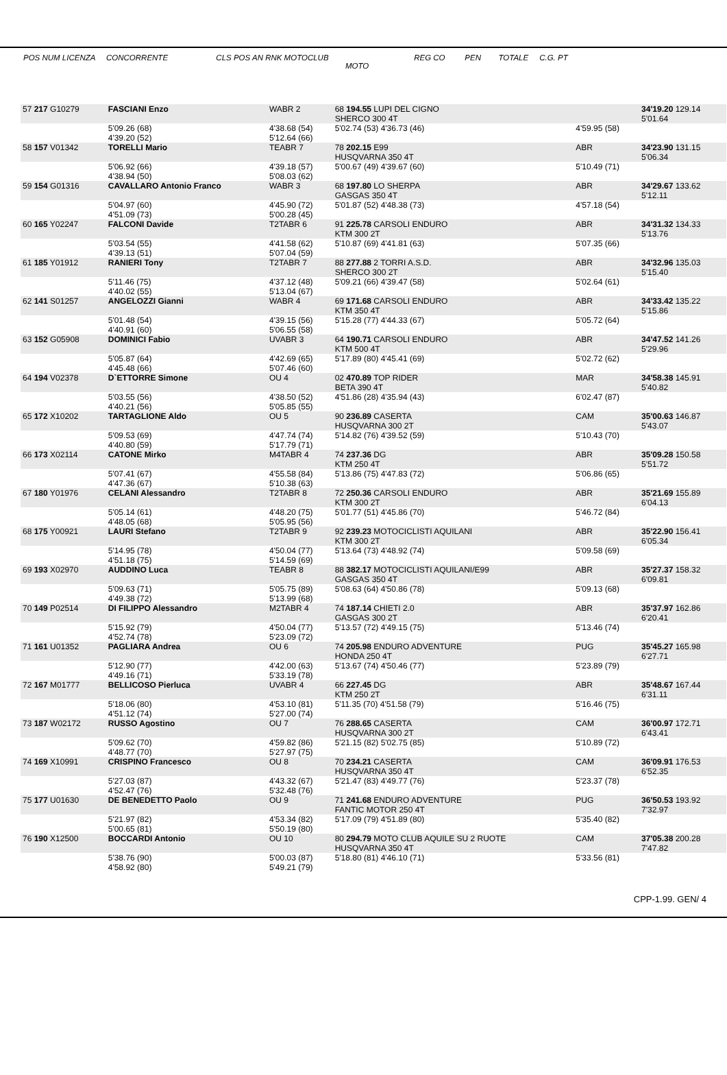POS NUM LICENZA CONCORRENTE CLS POS AN RNK MOTOCLUB REG CO PEN TOTALE C.G. PT
MOTO
| 57 217 G10279 | FASCIANI Enzo | WABR 2 | 68 194.55 LUPI DEL CIGNO SHERCO 300 4T | | 34'19.20 129.14 5'01.64 |
| | 5'09.26 (68) 4'39.20 (52) | 4'38.68 (54) 5'12.64 (66) | 5'02.74 (53) 4'36.73 (46) | 4'59.95 (58) | |
| 58 157 V01342 | TORELLI Mario | TEABR 7 | 78 202.15 E99 HUSQVARNA 350 4T | ABR | 34'23.90 131.15 5'06.34 |
| | 5'06.92 (66) 4'38.94 (50) | 4'39.18 (57) 5'08.03 (62) | 5'00.67 (49) 4'39.67 (60) | 5'10.49 (71) | |
| 59 154 G01316 | CAVALLARO Antonio Franco | WABR 3 | 68 197.80 LO SHERPA GASGAS 350 4T | ABR | 34'29.67 133.62 5'12.11 |
| | 5'04.97 (60) 4'51.09 (73) | 4'45.90 (72) 5'00.28 (45) | 5'01.87 (52) 4'48.38 (73) | 4'57.18 (54) | |
| 60 165 Y02247 | FALCONI Davide | T2TABR 6 | 91 225.78 CARSOLI ENDURO KTM 300 2T | ABR | 34'31.32 134.33 5'13.76 |
| | 5'03.54 (55) 4'39.13 (51) | 4'41.58 (62) 5'07.04 (59) | 5'10.87 (69) 4'41.81 (63) | 5'07.35 (66) | |
| 61 185 Y01912 | RANIERI Tony | T2TABR 7 | 88 277.88 2 TORRI A.S.D. SHERCO 300 2T | ABR | 34'32.96 135.03 5'15.40 |
| | 5'11.46 (75) 4'40.02 (55) | 4'37.12 (48) 5'13.04 (67) | 5'09.21 (66) 4'39.47 (58) | 5'02.64 (61) | |
| 62 141 S01257 | ANGELOZZI Gianni | WABR 4 | 69 171.68 CARSOLI ENDURO KTM 350 4T | ABR | 34'33.42 135.22 5'15.86 |
| | 5'01.48 (54) 4'40.91 (60) | 4'39.15 (56) 5'06.55 (58) | 5'15.28 (77) 4'44.33 (67) | 5'05.72 (64) | |
| 63 152 G05908 | DOMINICI Fabio | UVABR 3 | 64 190.71 CARSOLI ENDURO KTM 500 4T | ABR | 34'47.52 141.26 5'29.96 |
| | 5'05.87 (64) 4'45.48 (66) | 4'42.69 (65) 5'07.46 (60) | 5'17.89 (80) 4'45.41 (69) | 5'02.72 (62) | |
| 64 194 V02378 | D`ETTORRE Simone | OU 4 | 02 470.89 TOP RIDER BETA 390 4T | MAR | 34'58.38 145.91 5'40.82 |
| | 5'03.55 (56) 4'40.21 (56) | 4'38.50 (52) 5'05.85 (55) | 4'51.86 (28) 4'35.94 (43) | 6'02.47 (87) | |
| 65 172 X10202 | TARTAGLIONE Aldo | OU 5 | 90 236.89 CASERTA HUSQVARNA 300 2T | CAM | 35'00.63 146.87 5'43.07 |
| | 5'09.53 (69) 4'40.80 (59) | 4'47.74 (74) 5'17.79 (71) | 5'14.82 (76) 4'39.52 (59) | 5'10.43 (70) | |
| 66 173 X02114 | CATONE Mirko | M4TABR 4 | 74 237.36 DG KTM 250 4T | ABR | 35'09.28 150.58 5'51.72 |
| | 5'07.41 (67) 4'47.36 (67) | 4'55.58 (84) 5'10.38 (63) | 5'13.86 (75) 4'47.83 (72) | 5'06.86 (65) | |
| 67 180 Y01976 | CELANI Alessandro | T2TABR 8 | 72 250.36 CARSOLI ENDURO KTM 300 2T | ABR | 35'21.69 155.89 6'04.13 |
| | 5'05.14 (61) 4'48.05 (68) | 4'48.20 (75) 5'05.95 (56) | 5'01.77 (51) 4'45.86 (70) | 5'46.72 (84) | |
| 68 175 Y00921 | LAURI Stefano | T2TABR 9 | 92 239.23 MOTOCICLISTI AQUILANI KTM 300 2T | ABR | 35'22.90 156.41 6'05.34 |
| | 5'14.95 (78) 4'51.18 (75) | 4'50.04 (77) 5'14.59 (69) | 5'13.64 (73) 4'48.92 (74) | 5'09.58 (69) | |
| 69 193 X02970 | AUDDINO Luca | TEABR 8 | 88 382.17 MOTOCICLISTI AQUILANI/E99 GASGAS 350 4T | ABR | 35'27.37 158.32 6'09.81 |
| | 5'09.63 (71) 4'49.38 (72) | 5'05.75 (89) 5'13.99 (68) | 5'08.63 (64) 4'50.86 (78) | 5'09.13 (68) | |
| 70 149 P02514 | DI FILIPPO Alessandro | M2TABR 4 | 74 187.14 CHIETI 2.0 GASGAS 300 2T | ABR | 35'37.97 162.86 6'20.41 |
| | 5'15.92 (79) 4'52.74 (78) | 4'50.04 (77) 5'23.09 (72) | 5'13.57 (72) 4'49.15 (75) | 5'13.46 (74) | |
| 71 161 U01352 | PAGLIARA Andrea | OU 6 | 74 205.98 ENDURO ADVENTURE HONDA 250 4T | PUG | 35'45.27 165.98 6'27.71 |
| | 5'12.90 (77) 4'49.16 (71) | 4'42.00 (63) 5'33.19 (78) | 5'13.67 (74) 4'50.46 (77) | 5'23.89 (79) | |
| 72 167 M01777 | BELLICOSO Pierluca | UVABR 4 | 66 227.45 DG KTM 250 2T | ABR | 35'48.67 167.44 6'31.11 |
| | 5'18.06 (80) 4'51.12 (74) | 4'53.10 (81) 5'27.00 (74) | 5'11.35 (70) 4'51.58 (79) | 5'16.46 (75) | |
| 73 187 W02172 | RUSSO Agostino | OU 7 | 76 288.65 CASERTA HUSQVARNA 300 2T | CAM | 36'00.97 172.71 6'43.41 |
| | 5'09.62 (70) 4'48.77 (70) | 4'59.82 (86) 5'27.97 (75) | 5'21.15 (82) 5'02.75 (85) | 5'10.89 (72) | |
| 74 169 X10991 | CRISPINO Francesco | OU 8 | 70 234.21 CASERTA HUSQVARNA 350 4T | CAM | 36'09.91 176.53 6'52.35 |
| | 5'27.03 (87) 4'52.47 (76) | 4'43.32 (67) 5'32.48 (76) | 5'21.47 (83) 4'49.77 (76) | 5'23.37 (78) | |
| 75 177 U01630 | DE BENEDETTO Paolo | OU 9 | 71 241.68 ENDURO ADVENTURE FANTIC MOTOR 250 4T | PUG | 36'50.53 193.92 7'32.97 |
| | 5'21.97 (82) 5'00.65 (81) | 4'53.34 (82) 5'50.19 (80) | 5'17.09 (79) 4'51.89 (80) | 5'35.40 (82) | |
| 76 190 X12500 | BOCCARDI Antonio | OU 10 | 80 294.79 MOTO CLUB AQUILE SU 2 RUOTE HUSQVARNA 350 4T | CAM | 37'05.38 200.28 7'47.82 |
| | 5'38.76 (90) 4'58.92 (80) | 5'00.03 (87) 5'49.21 (79) | 5'18.80 (81) 4'46.10 (71) | 5'33.56 (81) | |
CPP-1.99. GEN/ 4